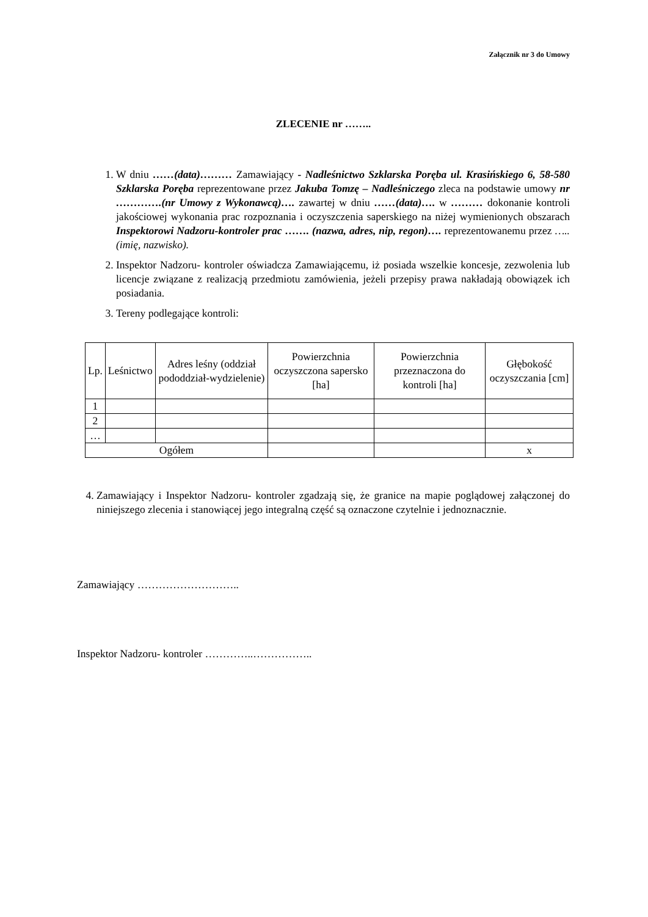Załącznik nr 3 do Umowy
ZLECENIE nr ……..
1. W dniu ……(data)……… Zamawiający - Nadleśnictwo Szklarska Poręba ul. Krasińskiego 6, 58-580 Szklarska Poręba reprezentowane przez Jakuba Tomzę – Nadleśniczego zleca na podstawie umowy nr ………….(nr Umowy z Wykonawcą)…. zawartej w dniu ……(data)…. w ……… dokonanie kontroli jakościowej wykonania prac rozpoznania i oczyszczenia saperskiego na niżej wymienionych obszarach Inspektorowi Nadzoru-kontroler prac ……. (nazwa, adres, nip, regon)…. reprezentowanemu przez …..(imię, nazwisko).
2. Inspektor Nadzoru- kontroler oświadcza Zamawiającemu, iż posiada wszelkie koncesje, zezwolenia lub licencje związane z realizacją przedmiotu zamówienia, jeżeli przepisy prawa nakładają obowiązek ich posiadania.
3. Tereny podlegające kontroli:
| Lp. | Leśnictwo | Adres leśny (oddział pododdział-wydzielenie) | Powierzchnia oczyszczona sapersko [ha] | Powierzchnia przeznaczona do kontroli [ha] | Głębokość oczyszczania [cm] |
| --- | --- | --- | --- | --- | --- |
| 1 | | | | | |
| 2 | | | | | |
| … | | | | | |
| Ogółem | | | | | x |
4. Zamawiający i Inspektor Nadzoru- kontroler zgadzają się, że granice na mapie poglądowej załączonej do niniejszego zlecenia i stanowiącej jego integralną część są oznaczone czytelnie i jednoznacznie.
Zamawiający ………………………..
Inspektor Nadzoru- kontroler …………..……………..